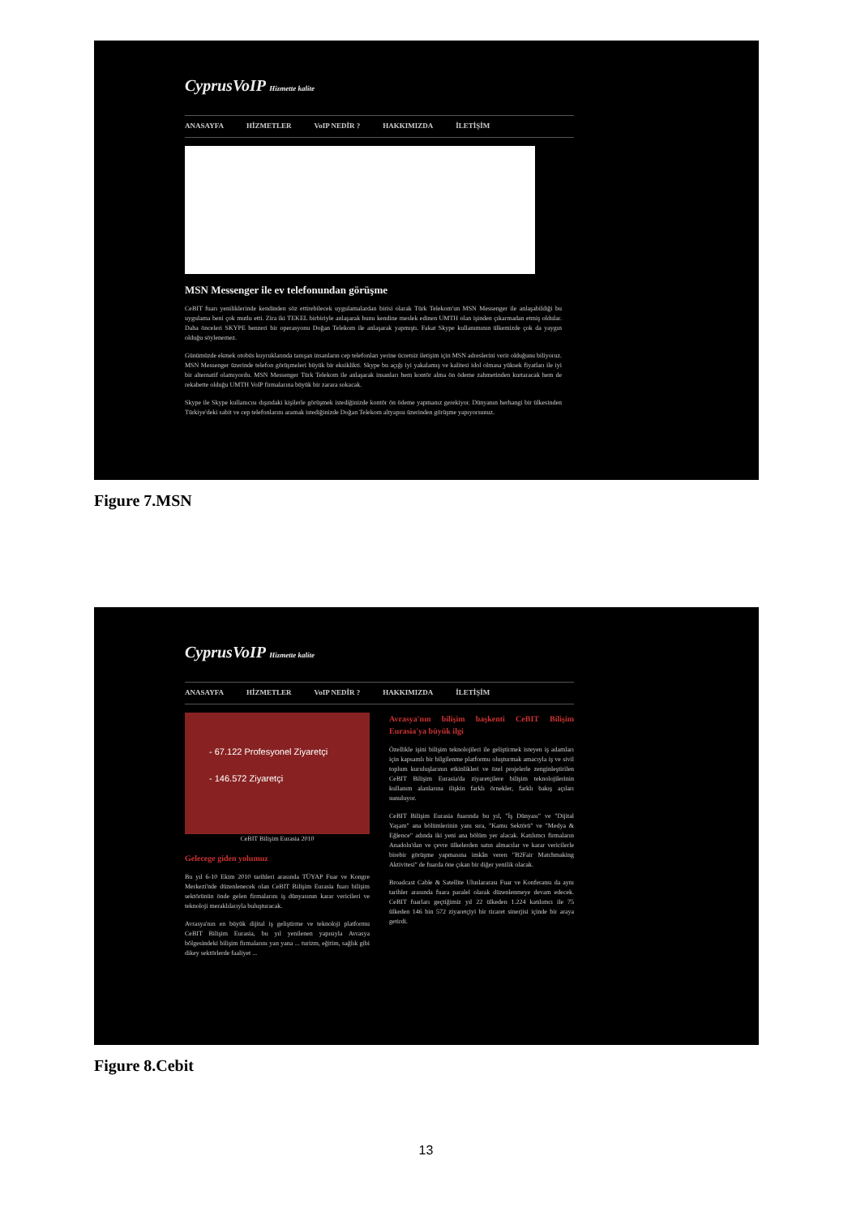CyprusVoIP Hizmette kalite
ANASAYFA HİZMETLER VoIP NEDİR ? HAKKIMIZDA İLETİŞİM
MSN Messenger ile ev telefonundan görüşme
CeBIT fuarı yeniliklerinde kendinden söz ettirebilecek uygulamalardan birisi olarak Türk Telekom'un MSN Messenger ile anlaşabildiği bu uygulama beni çok mutlu etti. Zira iki TEKEL birbiriyle anlaşarak bunu kendine meslek edinen UMTH olan işinden çıkarmadan etmiş oldular. Daha önceleri SKYPE benzeri bir operasyonu Doğan Telekom ile anlaşarak yapmıştı. Fakat Skype kullanımının ülkemizde çok da yaygın olduğu söylenemez.
Günümüzde ekmek otobüs kuyruklarında tanışan insanların cep telefonları yerine ücretsiz iletişim için MSN adreslerini verir olduğunu biliyoruz. MSN Messenger üzerinde telefon görüşmeleri büyük bir eksiklikti. Skype bu açığı iyi yakalamış ve kalitesi idol olmasa yüksek fiyatları ile iyi bir alternatif olamıyordu. MSN Messenger Türk Telekom ile anlaşarak insanları hem kontör alma ön ödeme zahmetinden kurtaracak hem de rekabette olduğu UMTH VoIP firmalarına büyük bir zarara sokacak.
Skype ile Skype kullanıcısı dışındaki kişilerle görüşmek istediğinizde kontör ön ödeme yapmanız gerekiyor. Dünyanın herhangi bir ülkesinden Türkiye'deki sabit ve cep telefonlarını aramak istediğinizde Doğan Telekom altyapısı üzerinden görüşme yapıyorsunuz.
Figure 7.MSN
CyprusVoIP Hizmette kalite
ANASAYFA HİZMETLER VoIP NEDİR ? HAKKIMIZDA İLETİŞİM
- 67.122 Profesyonel Ziyaretçi
- 146.572 Ziyaretçi
CeBIT Bilişim Eurasia 2010
Gelecege giden yolumuz
Bu yıl 6-10 Ekim 2010 tarihleri arasında TÜYAP Fuar ve Kongre Merkezi'nde düzenlenecek olan CeBIT Bilişim Eurasia fuarı bilişim sektörünün önde gelen firmalarını iş dünyasının karar vericileri ve teknoloji meraklılarıyla buluşturacak.
Avrasya'nın en büyük dijital iş geliştirme ve teknoloji platformu CeBIT Bilişim Eurasia, bu yıl yenilenen yapısıyla Avrasya bölgesindeki bilişim firmalarını yan yana ... turizm, eğitim, sağlık gibi dikey sektörlerde faaliyet ...
Avrasya'nın bilişim başkenti CeBIT Bilişim Eurasia'ya büyük ilgi
Özellikle işini bilişim teknolojileri ile geliştirmek isteyen iş adamları için kapsamlı bir bilgilenme platformu oluşturmak amacıyla iş ve sivil toplum kuruluşlarının etkinlikleri ve özel projelerle zenginleştirilen CeBIT Bilişim Eurasia'da ziyaretçilere bilişim teknolojilerinin kullanım alanlarına ilişkin farklı örnekler, farklı bakış açıları sunuluyor.
CeBIT Bilişim Eurasia fuarında bu yıl, "İş Dünyası" ve "Dijital Yaşam" ana bölümlerinin yanı sıra, "Kamu Sektörü" ve "Medya & Eğlence" adında iki yeni ana bölüm yer alacak. Katılımcı firmaların Anadolu'dan ve çevre ülkelerden satın almacılar ve karar vericilerle birebir görüşme yapmasına imkân veren "B2Fair Matchmaking Aktivitesi" de fuarda öne çıkan bir diğer yenilik olacak.
Broadcast Cable & Satellite Uluslararası Fuar ve Konferansı da aynı tarihler arasında fuara paralel olarak düzenlenmeye devam edecek. CeBIT fuarları geçtiğimiz yıl 22 ülkeden 1.224 katılımcı ile 75 ülkeden 146 bin 572 ziyaretçiyi bir ticaret sinerjisi içinde bir araya getirdi.
Figure 8.Cebit
13